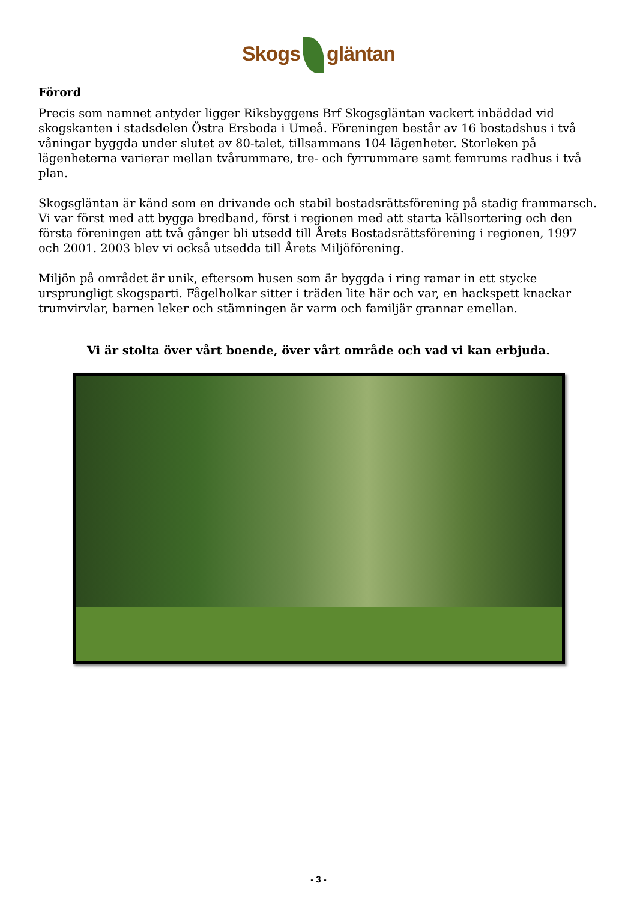Skogs gläntan
Förord
Precis som namnet antyder ligger Riksbyggens Brf Skogsgläntan vackert inbäddad vid skogskanten i stadsdelen Östra Ersboda i Umeå. Föreningen består av 16 bostadshus i två våningar byggda under slutet av 80-talet, tillsammans 104 lägenheter. Storleken på lägenheterna varierar mellan tvårummare, tre- och fyrrummare samt femrums radhus i två plan.
Skogsgläntan är känd som en drivande och stabil bostadsrättsförening på stadig frammarsch. Vi var först med att bygga bredband, först i regionen med att starta källsortering och den första föreningen att två gånger bli utsedd till Årets Bostadsrättsförening i regionen, 1997 och 2001. 2003 blev vi också utsedda till Årets Miljöförening.
Miljön på området är unik, eftersom husen som är byggda i ring ramar in ett stycke ursprungligt skogsparti. Fågelholkar sitter i träden lite här och var, en hackspett knackar trumvirvlar, barnen leker och stämningen är varm och familjär grannar emellan.
Vi är stolta över vårt boende, över vårt område och vad vi kan erbjuda.
- 3 -